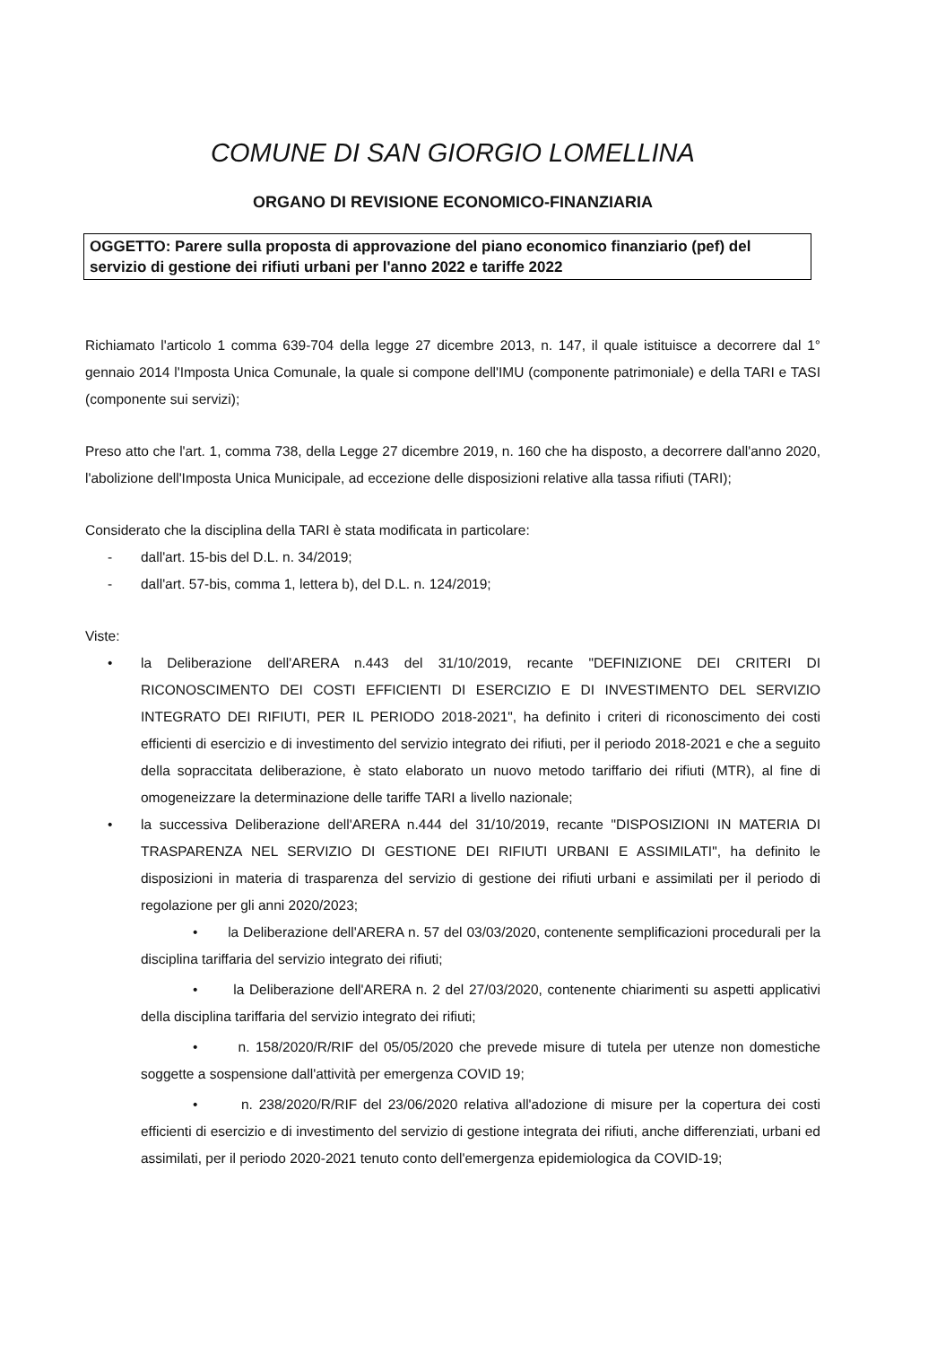COMUNE DI SAN GIORGIO LOMELLINA
ORGANO DI REVISIONE ECONOMICO-FINANZIARIA
OGGETTO: Parere sulla proposta di approvazione del piano economico finanziario (pef) del servizio di gestione dei rifiuti urbani per l'anno 2022 e tariffe 2022
Richiamato l'articolo 1 comma 639-704 della legge 27 dicembre 2013, n. 147, il quale istituisce a decorrere dal 1° gennaio 2014 l'Imposta Unica Comunale, la quale si compone dell'IMU (componente patrimoniale) e della TARI e TASI (componente sui servizi);
Preso atto che l'art. 1, comma 738, della Legge 27 dicembre 2019, n. 160 che ha disposto, a decorrere dall'anno 2020, l'abolizione dell'Imposta Unica Municipale, ad eccezione delle disposizioni relative alla tassa rifiuti (TARI);
Considerato che la disciplina della TARI è stata modificata in particolare:
- dall'art. 15-bis del D.L. n. 34/2019;
- dall'art. 57-bis, comma 1, lettera b), del D.L. n. 124/2019;
Viste:
• la Deliberazione dell'ARERA n.443 del 31/10/2019, recante "DEFINIZIONE DEI CRITERI DI RICONOSCIMENTO DEI COSTI EFFICIENTI DI ESERCIZIO E DI INVESTIMENTO DEL SERVIZIO INTEGRATO DEI RIFIUTI, PER IL PERIODO 2018-2021", ha definito i criteri di riconoscimento dei costi efficienti di esercizio e di investimento del servizio integrato dei rifiuti, per il periodo 2018-2021 e che a seguito della sopraccitata deliberazione, è stato elaborato un nuovo metodo tariffario dei rifiuti (MTR), al fine di omogeneizzare la determinazione delle tariffe TARI a livello nazionale;
• la successiva Deliberazione dell'ARERA n.444 del 31/10/2019, recante "DISPOSIZIONI IN MATERIA DI TRASPARENZA NEL SERVIZIO DI GESTIONE DEI RIFIUTI URBANI E ASSIMILATI", ha definito le disposizioni in materia di trasparenza del servizio di gestione dei rifiuti urbani e assimilati per il periodo di regolazione per gli anni 2020/2023;
• la Deliberazione dell'ARERA n. 57 del 03/03/2020, contenente semplificazioni procedurali per la disciplina tariffaria del servizio integrato dei rifiuti;
• la Deliberazione dell'ARERA n. 2 del 27/03/2020, contenente chiarimenti su aspetti applicativi della disciplina tariffaria del servizio integrato dei rifiuti;
• n. 158/2020/R/RIF del 05/05/2020 che prevede misure di tutela per utenze non domestiche soggette a sospensione dall'attività per emergenza COVID 19;
• n. 238/2020/R/RIF del 23/06/2020 relativa all'adozione di misure per la copertura dei costi efficienti di esercizio e di investimento del servizio di gestione integrata dei rifiuti, anche differenziati, urbani ed assimilati, per il periodo 2020-2021 tenuto conto dell'emergenza epidemiologica da COVID-19;